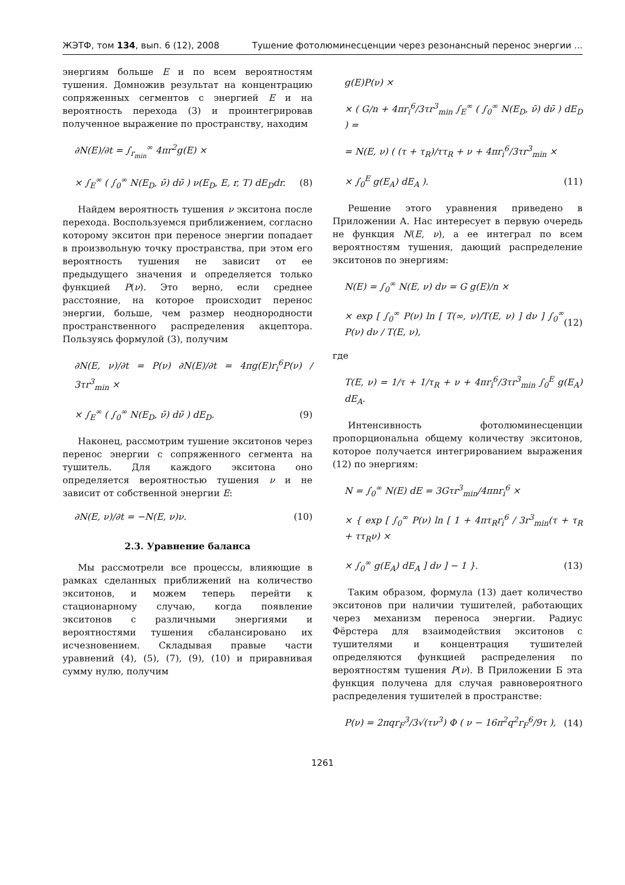ЖЭТФ, том 134, вып. 6 (12), 2008 Тушение фотолюминесценции через резонансный перенос энергии ...
энергиям больше E и по всем вероятностям тушения. Домножив результат на концентрацию сопряженных сегментов с энергией E и на вероятность перехода (3) и проинтегрировав полученное выражение по пространству, находим
∂N(E)/∂t = ∫<sub>r<sub>min</sub></sub><sup>∞</sup> 4πr<sup>2</sup>g(E) ×
× ∫<sub>E</sub><sup>∞</sup> ( ∫<sub>0</sub><sup>∞</sup> N(E<sub>D</sub>, ν̃) dν̃ ) ν(E<sub>D</sub>, E, r, T) dE<sub>D</sub>dr. (8)
Найдем вероятность тушения ν экситона после перехода. Воспользуемся приближением, согласно которому экситон при переносе энергии попадает в произвольную точку пространства, при этом его вероятность тушения не зависит от ее предыдущего значения и определяется только функцией P(ν). Это верно, если среднее расстояние, на которое происходит перенос энергии, больше, чем размер неоднородности пространственного распределения акцептора. Пользуясь формулой (3), получим
∂N(E, ν)/∂t = P(ν) ∂N(E)/∂t = 4πg(E)r<sub>i</sub><sup>6</sup>P(ν) / 3τr<sup>3</sup><sub>min</sub> ×
× ∫<sub>E</sub><sup>∞</sup> ( ∫<sub>0</sub><sup>∞</sup> N(E<sub>D</sub>, ν̃) dν̃ ) dE<sub>D</sub>. (9)
Наконец, рассмотрим тушение экситонов через перенос энергии с сопряженного сегмента на тушитель. Для каждого экситона оно определяется вероятностью тушения ν и не зависит от собственной энергии E:
∂N(E, ν)/∂t = −N(E, ν)ν. (10)
2.3. Уравнение баланса
Мы рассмотрели все процессы, влияющие в рамках сделанных приближений на количество экситонов, и можем теперь перейти к стационарному случаю, когда появление экситонов с различными энергиями и вероятностями тушения сбалансировано их исчезновением. Складывая правые части уравнений (4), (5), (7), (9), (10) и приравнивая сумму нулю, получим
g(E)P(ν) ×
× ( G/n + 4πr<sub>i</sub><sup>6</sup>/3τr<sup>3</sup><sub>min</sub> ∫<sub>E</sub><sup>∞</sup> ( ∫<sub>0</sub><sup>∞</sup> N(E<sub>D</sub>, ν̃) dν̃ ) dE<sub>D</sub> ) =
= N(E, ν) ( (τ + τ<sub>R</sub>)/ττ<sub>R</sub> + ν + 4πr<sub>i</sub><sup>6</sup>/3τr<sup>3</sup><sub>min</sub> ×
× ∫<sub>0</sub><sup>E</sup> g(E<sub>A</sub>) dE<sub>A</sub> ). (11)
Решение этого уравнения приведено в Приложении А. Нас интересует в первую очередь не функция N(E, ν), а ее интеграл по всем вероятностям тушения, дающий распределение экситонов по энергиям:
N(E) = ∫<sub>0</sub><sup>∞</sup> N(E, ν) dν = G g(E)/n ×
× exp [ ∫<sub>0</sub><sup>∞</sup> P(ν) ln [ T(∞, ν)/T(E, ν) ] dν ] ∫<sub>0</sub><sup>∞</sup> P(ν) dν / T(E, ν), (12)
где
T(E, ν) = 1/τ + 1/τ<sub>R</sub> + ν + 4πr<sub>i</sub><sup>6</sup>/3τr<sup>3</sup><sub>min</sub> ∫<sub>0</sub><sup>E</sup> g(E<sub>A</sub>) dE<sub>A</sub>.
Интенсивность фотолюминесценции пропорциональна общему количеству экситонов, которое получается интегрированием выражения (12) по энергиям:
N = ∫<sub>0</sub><sup>∞</sup> N(E) dE = 3Gτr<sup>3</sup><sub>min</sub>/4πnr<sub>i</sub><sup>6</sup> ×
× { exp [ ∫<sub>0</sub><sup>∞</sup> P(ν) ln [ 1 + 4πτ<sub>R</sub>r<sub>i</sub><sup>6</sup> / 3r<sup>3</sup><sub>min</sub>(τ + τ<sub>R</sub> + ττ<sub>R</sub>ν) ×
× ∫<sub>0</sub><sup>∞</sup> g(E<sub>A</sub>) dE<sub>A</sub> ] dν ] − 1 }. (13)
Таким образом, формула (13) дает количество экситонов при наличии тушителей, работающих через механизм переноса энергии. Радиус Фёрстера для взаимодействия экситонов с тушителями и концентрация тушителей определяются функцией распределения по вероятностям тушения P(ν). В Приложении Б эта функция получена для случая равновероятного распределения тушителей в пространстве:
P(ν) = 2πqr<sub>F</sub><sup>3</sup>/3√(τν<sup>3</sup>) Φ ( ν − 16π<sup>2</sup>q<sup>2</sup>r<sub>F</sub><sup>6</sup>/9τ ), (14)
1261